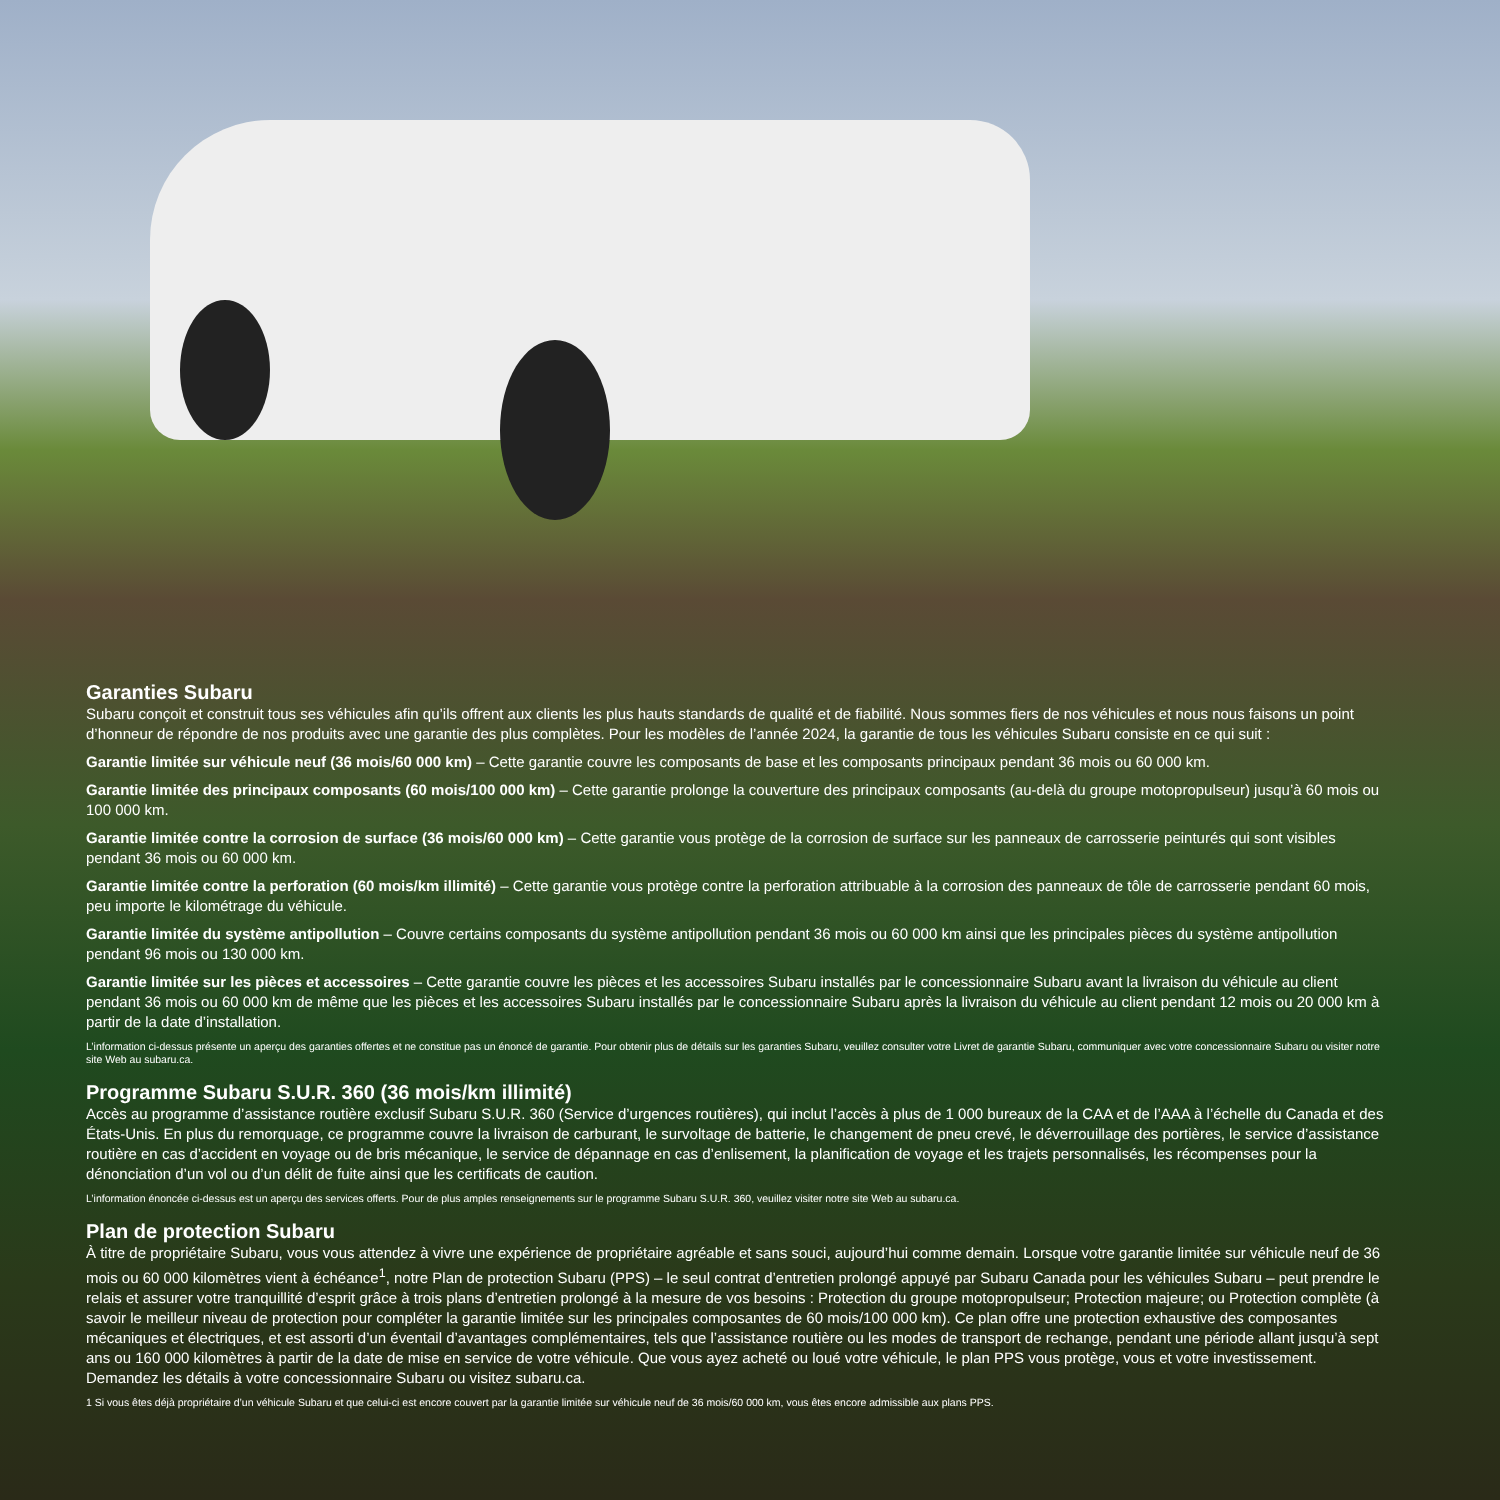Garanties Subaru
Subaru conçoit et construit tous ses véhicules afin qu’ils offrent aux clients les plus hauts standards de qualité et de fiabilité. Nous sommes fiers de nos véhicules et nous nous faisons un point d’honneur de répondre de nos produits avec une garantie des plus complètes. Pour les modèles de l’année 2024, la garantie de tous les véhicules Subaru consiste en ce qui suit :
Garantie limitée sur véhicule neuf (36 mois/60 000 km) – Cette garantie couvre les composants de base et les composants principaux pendant 36 mois ou 60 000 km.
Garantie limitée des principaux composants (60 mois/100 000 km) – Cette garantie prolonge la couverture des principaux composants (au-delà du groupe motopropulseur) jusqu’à 60 mois ou 100 000 km.
Garantie limitée contre la corrosion de surface (36 mois/60 000 km) – Cette garantie vous protège de la corrosion de surface sur les panneaux de carrosserie peinturés qui sont visibles pendant 36 mois ou 60 000 km.
Garantie limitée contre la perforation (60 mois/km illimité) – Cette garantie vous protège contre la perforation attribuable à la corrosion des panneaux de tôle de carrosserie pendant 60 mois, peu importe le kilométrage du véhicule.
Garantie limitée du système antipollution – Couvre certains composants du système antipollution pendant 36 mois ou 60 000 km ainsi que les principales pièces du système antipollution pendant 96 mois ou 130 000 km.
Garantie limitée sur les pièces et accessoires – Cette garantie couvre les pièces et les accessoires Subaru installés par le concessionnaire Subaru avant la livraison du véhicule au client pendant 36 mois ou 60 000 km de même que les pièces et les accessoires Subaru installés par le concessionnaire Subaru après la livraison du véhicule au client pendant 12 mois ou 20 000 km à partir de la date d’installation.
L’information ci-dessus présente un aperçu des garanties offertes et ne constitue pas un énoncé de garantie. Pour obtenir plus de détails sur les garanties Subaru, veuillez consulter votre Livret de garantie Subaru, communiquer avec votre concessionnaire Subaru ou visiter notre site Web au subaru.ca.
Programme Subaru S.U.R. 360 (36 mois/km illimité)
Accès au programme d’assistance routière exclusif Subaru S.U.R. 360 (Service d’urgences routières), qui inclut l’accès à plus de 1 000 bureaux de la CAA et de l’AAA à l’échelle du Canada et des États-Unis. En plus du remorquage, ce programme couvre la livraison de carburant, le survoltage de batterie, le changement de pneu crevé, le déverrouillage des portières, le service d’assistance routière en cas d’accident en voyage ou de bris mécanique, le service de dépannage en cas d’enlisement, la planification de voyage et les trajets personnalisés, les récompenses pour la dénonciation d’un vol ou d’un délit de fuite ainsi que les certificats de caution.
L’information énoncée ci-dessus est un aperçu des services offerts. Pour de plus amples renseignements sur le programme Subaru S.U.R. 360, veuillez visiter notre site Web au subaru.ca.
Plan de protection Subaru
À titre de propriétaire Subaru, vous vous attendez à vivre une expérience de propriétaire agréable et sans souci, aujourd’hui comme demain. Lorsque votre garantie limitée sur véhicule neuf de 36 mois ou 60 000 kilomètres vient à échéance<sup>1</sup>, notre Plan de protection Subaru (PPS) – le seul contrat d’entretien prolongé appuyé par Subaru Canada pour les véhicules Subaru – peut prendre le relais et assurer votre tranquillité d’esprit grâce à trois plans d’entretien prolongé à la mesure de vos besoins : Protection du groupe motopropulseur; Protection majeure; ou Protection complète (à savoir le meilleur niveau de protection pour compléter la garantie limitée sur les principales composantes de 60 mois/100 000 km). Ce plan offre une protection exhaustive des composantes mécaniques et électriques, et est assorti d’un éventail d’avantages complémentaires, tels que l’assistance routière ou les modes de transport de rechange, pendant une période allant jusqu’à sept ans ou 160 000 kilomètres à partir de la date de mise en service de votre véhicule. Que vous ayez acheté ou loué votre véhicule, le plan PPS vous protège, vous et votre investissement. Demandez les détails à votre concessionnaire Subaru ou visitez subaru.ca.
1 Si vous êtes déjà propriétaire d’un véhicule Subaru et que celui-ci est encore couvert par la garantie limitée sur véhicule neuf de 36 mois/60 000 km, vous êtes encore admissible aux plans PPS.